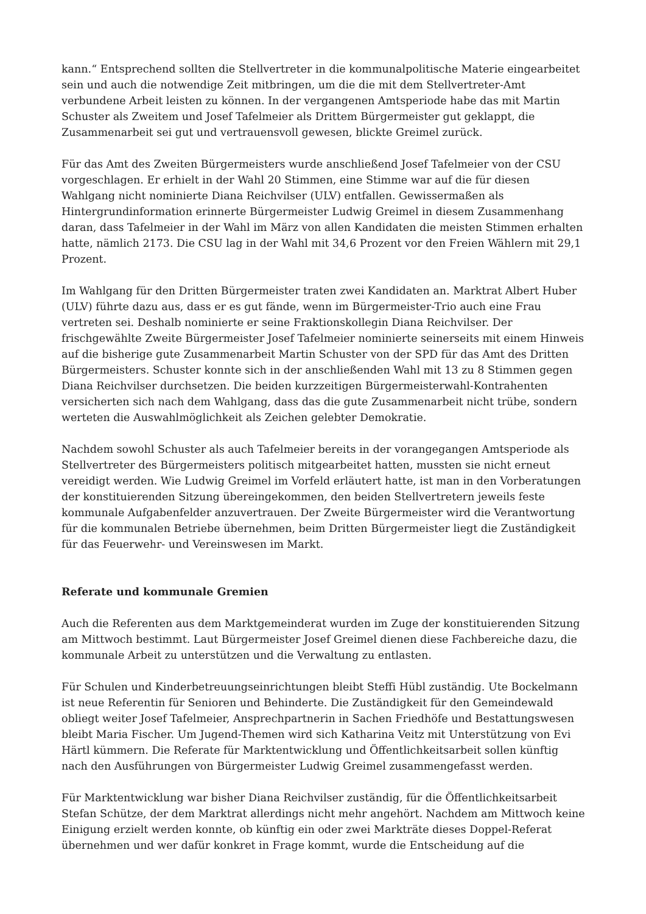kann.“ Entsprechend sollten die Stellvertreter in die kommunalpolitische Materie eingearbeitet sein und auch die notwendige Zeit mitbringen, um die die mit dem Stellvertreter-Amt verbundene Arbeit leisten zu können. In der vergangenen Amtsperiode habe das mit Martin Schuster als Zweitem und Josef Tafelmeier als Drittem Bürgermeister gut geklappt, die Zusammenarbeit sei gut und vertrauensvoll gewesen, blickte Greimel zurück.
Für das Amt des Zweiten Bürgermeisters wurde anschließend Josef Tafelmeier von der CSU vorgeschlagen. Er erhielt in der Wahl 20 Stimmen, eine Stimme war auf die für diesen Wahlgang nicht nominierte Diana Reichvilser (ULV) entfallen. Gewissermaßen als Hintergrundinformation erinnerte Bürgermeister Ludwig Greimel in diesem Zusammenhang daran, dass Tafelmeier in der Wahl im März von allen Kandidaten die meisten Stimmen erhalten hatte, nämlich 2173. Die CSU lag in der Wahl mit 34,6 Prozent vor den Freien Wählern mit 29,1 Prozent.
Im Wahlgang für den Dritten Bürgermeister traten zwei Kandidaten an. Marktrat Albert Huber (ULV) führte dazu aus, dass er es gut fände, wenn im Bürgermeister-Trio auch eine Frau vertreten sei. Deshalb nominierte er seine Fraktionskollegin Diana Reichvilser. Der frischgewählte Zweite Bürgermeister Josef Tafelmeier nominierte seinerseits mit einem Hinweis auf die bisherige gute Zusammenarbeit Martin Schuster von der SPD für das Amt des Dritten Bürgermeisters. Schuster konnte sich in der anschließenden Wahl mit 13 zu 8 Stimmen gegen Diana Reichvilser durchsetzen. Die beiden kurzzeitigen Bürgermeisterwahl-Kontrahenten versicherten sich nach dem Wahlgang, dass das die gute Zusammenarbeit nicht trübe, sondern werteten die Auswahlmöglichkeit als Zeichen gelebter Demokratie.
Nachdem sowohl Schuster als auch Tafelmeier bereits in der vorangegangen Amtsperiode als Stellvertreter des Bürgermeisters politisch mitgearbeitet hatten, mussten sie nicht erneut vereidigt werden. Wie Ludwig Greimel im Vorfeld erläutert hatte, ist man in den Vorberatungen der konstituierenden Sitzung übereingekommen, den beiden Stellvertretern jeweils feste kommunale Aufgabenfelder anzuvertrauen. Der Zweite Bürgermeister wird die Verantwortung für die kommunalen Betriebe übernehmen, beim Dritten Bürgermeister liegt die Zuständigkeit für das Feuerwehr- und Vereinswesen im Markt.
Referate und kommunale Gremien
Auch die Referenten aus dem Marktgemeinderat wurden im Zuge der konstituierenden Sitzung am Mittwoch bestimmt. Laut Bürgermeister Josef Greimel dienen diese Fachbereiche dazu, die kommunale Arbeit zu unterstützen und die Verwaltung zu entlasten.
Für Schulen und Kinderbetreuungseinrichtungen bleibt Steffi Hübl zuständig. Ute Bockelmann ist neue Referentin für Senioren und Behinderte. Die Zuständigkeit für den Gemeindewald obliegt weiter Josef Tafelmeier, Ansprechpartnerin in Sachen Friedhöfe und Bestattungswesen bleibt Maria Fischer. Um Jugend-Themen wird sich Katharina Veitz mit Unterstützung von Evi Härtl kümmern. Die Referate für Marktentwicklung und Öffentlichkeitsarbeit sollen künftig nach den Ausführungen von Bürgermeister Ludwig Greimel zusammengefasst werden.
Für Marktentwicklung war bisher Diana Reichvilser zuständig, für die Öffentlichkeitsarbeit Stefan Schütze, der dem Marktrat allerdings nicht mehr angehört. Nachdem am Mittwoch keine Einigung erzielt werden konnte, ob künftig ein oder zwei Markträte dieses Doppel-Referat übernehmen und wer dafür konkret in Frage kommt, wurde die Entscheidung auf die